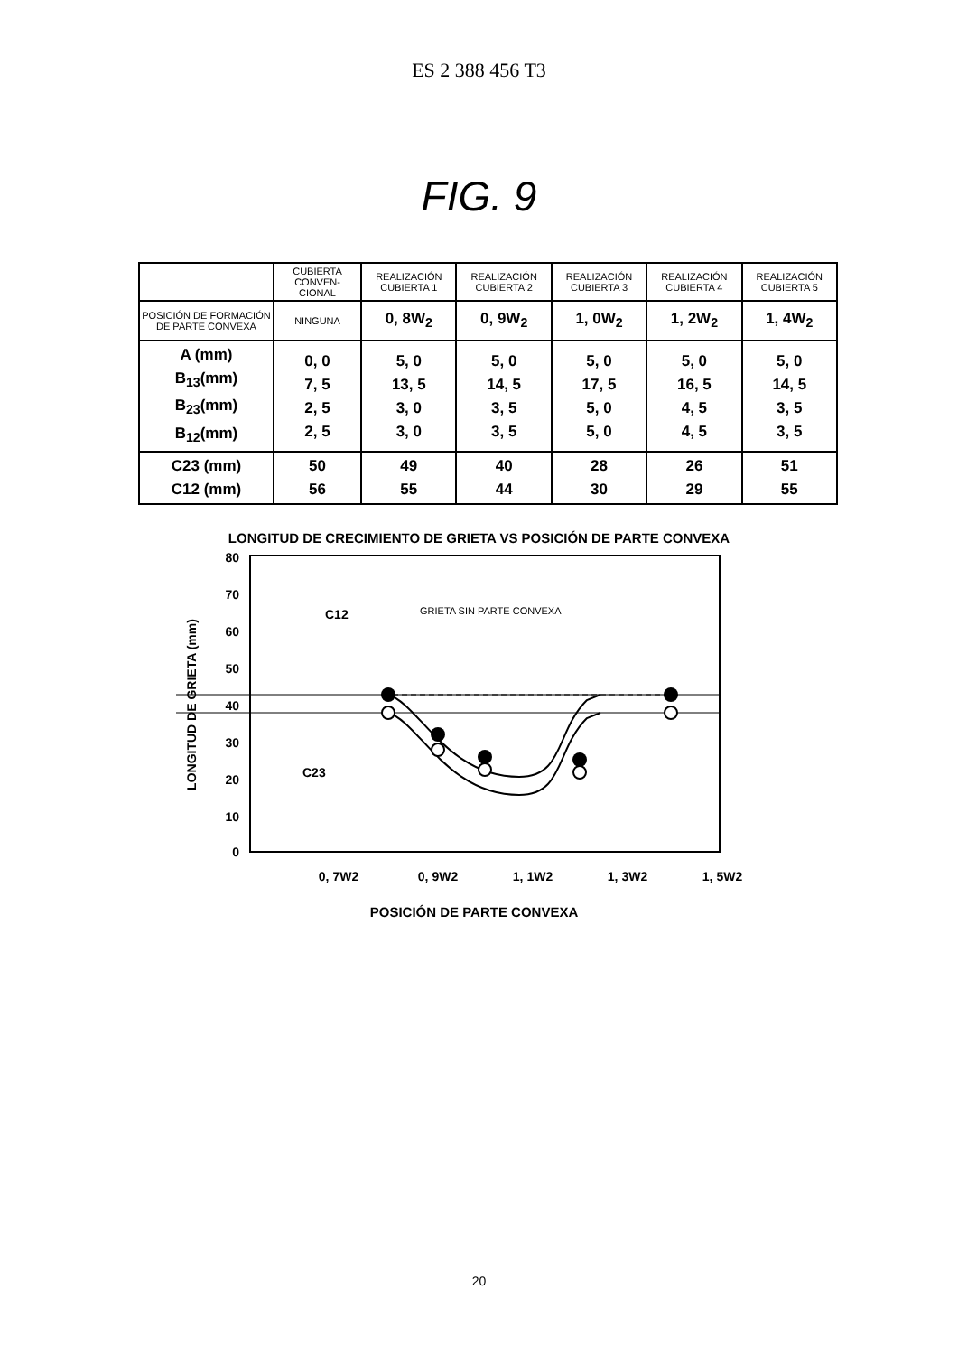ES 2 388 456 T3
FIG. 9
| | CUBIERTA CONVEN-CIONAL | REALIZACIÓN CUBIERTA 1 | REALIZACIÓN CUBIERTA 2 | REALIZACIÓN CUBIERTA 3 | REALIZACIÓN CUBIERTA 4 | REALIZACIÓN CUBIERTA 5 |
| --- | --- | --- | --- | --- | --- | --- |
| POSICIÓN DE FORMACIÓN DE PARTE CONVEXA | NINGUNA | 0, 8W<sub>2</sub> | 0, 9W<sub>2</sub> | 1, 0W<sub>2</sub> | 1, 2W<sub>2</sub> | 1, 4W<sub>2</sub> |
| A (mm) B<sub>13</sub>(mm) B<sub>23</sub>(mm) B<sub>12</sub>(mm) | 0, 0 7, 5 2, 5 2, 5 | 5, 0 13, 5 3, 0 3, 0 | 5, 0 14, 5 3, 5 3, 5 | 5, 0 17, 5 5, 0 5, 0 | 5, 0 16, 5 4, 5 4, 5 | 5, 0 14, 5 3, 5 3, 5 |
| C23 (mm) C12 (mm) | 50 56 | 49 55 | 40 44 | 28 30 | 26 29 | 51 55 |
LONGITUD DE CRECIMIENTO DE GRIETA VS POSICIÓN DE PARTE CONVEXA
80
70
60
50
40
30
20
10
0
C12
C23
GRIETA SIN PARTE CONVEXA
0, 7W2
0, 9W2
1, 1W2
1, 3W2
1, 5W2
POSICIÓN DE PARTE CONVEXA
LONGITUD DE GRIETA (mm)
20